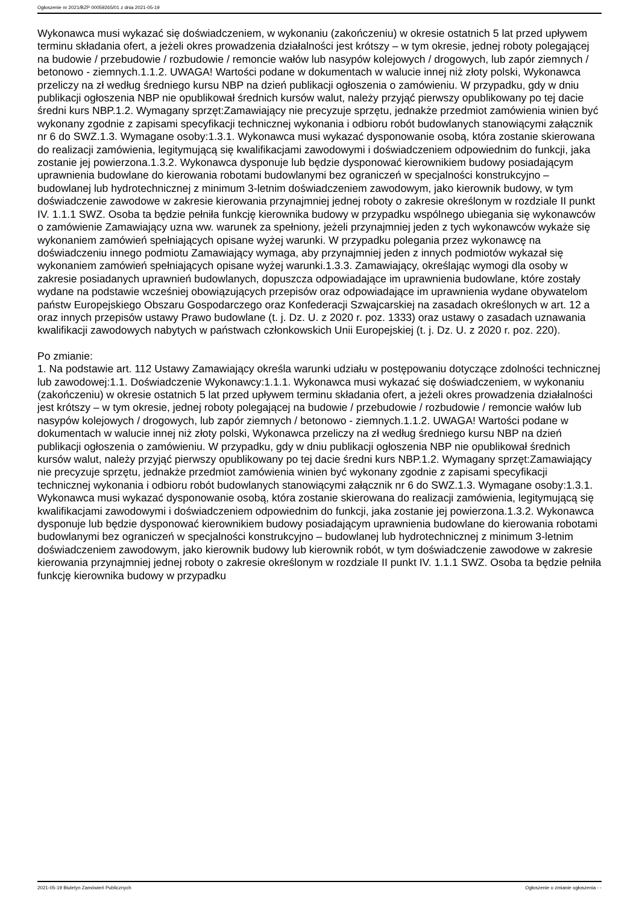Ogłoszenie nr 2021/BZP 00059265/01 z dnia 2021-05-19
Wykonawca musi wykazać się doświadczeniem, w wykonaniu (zakończeniu) w okresie ostatnich 5 lat przed upływem terminu składania ofert, a jeżeli okres prowadzenia działalności jest krótszy – w tym okresie, jednej roboty polegającej na budowie / przebudowie / rozbudowie / remoncie wałów lub nasypów kolejowych / drogowych, lub zapór ziemnych / betonowo - ziemnych.1.1.2. UWAGA! Wartości podane w dokumentach w walucie innej niż złoty polski, Wykonawca przeliczy na zł według średniego kursu NBP na dzień publikacji ogłoszenia o zamówieniu. W przypadku, gdy w dniu publikacji ogłoszenia NBP nie opublikował średnich kursów walut, należy przyjąć pierwszy opublikowany po tej dacie średni kurs NBP.1.2. Wymagany sprzęt:Zamawiający nie precyzuje sprzętu, jednakże przedmiot zamówienia winien być wykonany zgodnie z zapisami specyfikacji technicznej wykonania i odbioru robót budowlanych stanowiącymi załącznik nr 6 do SWZ.1.3. Wymagane osoby:1.3.1. Wykonawca musi wykazać dysponowanie osobą, która zostanie skierowana do realizacji zamówienia, legitymującą się kwalifikacjami zawodowymi i doświadczeniem odpowiednim do funkcji, jaka zostanie jej powierzona.1.3.2. Wykonawca dysponuje lub będzie dysponować kierownikiem budowy posiadającym uprawnienia budowlane do kierowania robotami budowlanymi bez ograniczeń w specjalności konstrukcyjno – budowlanej lub hydrotechnicznej z minimum 3-letnim doświadczeniem zawodowym, jako kierownik budowy, w tym doświadczenie zawodowe w zakresie kierowania przynajmniej jednej roboty o zakresie określonym w rozdziale II punkt IV. 1.1.1 SWZ. Osoba ta będzie pełniła funkcję kierownika budowy w przypadku wspólnego ubiegania się wykonawców o zamówienie Zamawiający uzna ww. warunek za spełniony, jeżeli przynajmniej jeden z tych wykonawców wykaże się wykonaniem zamówień spełniających opisane wyżej warunki. W przypadku polegania przez wykonawcę na doświadczeniu innego podmiotu Zamawiający wymaga, aby przynajmniej jeden z innych podmiotów wykazał się wykonaniem zamówień spełniających opisane wyżej warunki.1.3.3. Zamawiający, określając wymogi dla osoby w zakresie posiadanych uprawnień budowlanych, dopuszcza odpowiadające im uprawnienia budowlane, które zostały wydane na podstawie wcześniej obowiązujących przepisów oraz odpowiadające im uprawnienia wydane obywatelom państw Europejskiego Obszaru Gospodarczego oraz Konfederacji Szwajcarskiej na zasadach określonych w art. 12 a oraz innych przepisów ustawy Prawo budowlane (t. j. Dz. U. z 2020 r. poz. 1333) oraz ustawy o zasadach uznawania kwalifikacji zawodowych nabytych w państwach członkowskich Unii Europejskiej (t. j. Dz. U. z 2020 r. poz. 220).
Po zmianie:
1. Na podstawie art. 112 Ustawy Zamawiający określa warunki udziału w postępowaniu dotyczące zdolności technicznej lub zawodowej:1.1. Doświadczenie Wykonawcy:1.1.1. Wykonawca musi wykazać się doświadczeniem, w wykonaniu (zakończeniu) w okresie ostatnich 5 lat przed upływem terminu składania ofert, a jeżeli okres prowadzenia działalności jest krótszy – w tym okresie, jednej roboty polegającej na budowie / przebudowie / rozbudowie / remoncie wałów lub nasypów kolejowych / drogowych, lub zapór ziemnych / betonowo - ziemnych.1.1.2. UWAGA! Wartości podane w dokumentach w walucie innej niż złoty polski, Wykonawca przeliczy na zł według średniego kursu NBP na dzień publikacji ogłoszenia o zamówieniu. W przypadku, gdy w dniu publikacji ogłoszenia NBP nie opublikował średnich kursów walut, należy przyjąć pierwszy opublikowany po tej dacie średni kurs NBP.1.2. Wymagany sprzęt:Zamawiający nie precyzuje sprzętu, jednakże przedmiot zamówienia winien być wykonany zgodnie z zapisami specyfikacji technicznej wykonania i odbioru robót budowlanych stanowiącymi załącznik nr 6 do SWZ.1.3. Wymagane osoby:1.3.1. Wykonawca musi wykazać dysponowanie osobą, która zostanie skierowana do realizacji zamówienia, legitymującą się kwalifikacjami zawodowymi i doświadczeniem odpowiednim do funkcji, jaka zostanie jej powierzona.1.3.2. Wykonawca dysponuje lub będzie dysponować kierownikiem budowy posiadającym uprawnienia budowlane do kierowania robotami budowlanymi bez ograniczeń w specjalności konstrukcyjno – budowlanej lub hydrotechnicznej z minimum 3-letnim doświadczeniem zawodowym, jako kierownik budowy lub kierownik robót, w tym doświadczenie zawodowe w zakresie kierowania przynajmniej jednej roboty o zakresie określonym w rozdziale II punkt IV. 1.1.1 SWZ. Osoba ta będzie pełniła funkcję kierownika budowy w przypadku
2021-05-19 Biuletyn Zamówień Publicznych Ogłoszenie o zmianie ogłoszenia - -